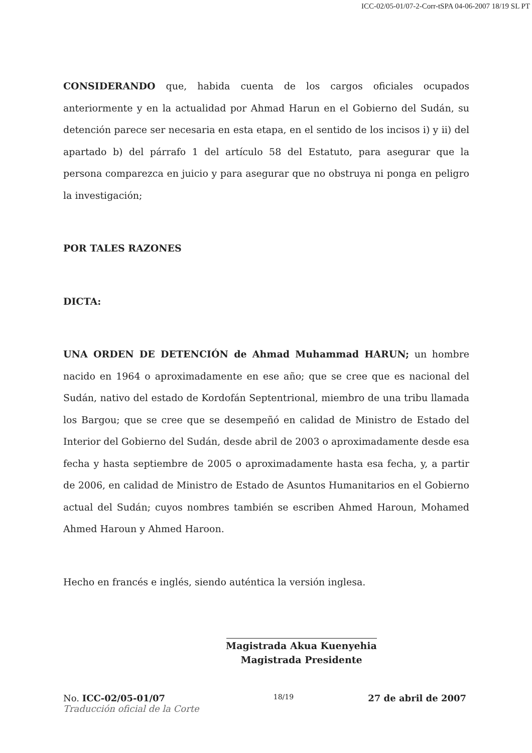ICC-02/05-01/07-2-Corr-tSPA 04-06-2007 18/19 SL PT
CONSIDERANDO que, habida cuenta de los cargos oficiales ocupados anteriormente y en la actualidad por Ahmad Harun en el Gobierno del Sudán, su detención parece ser necesaria en esta etapa, en el sentido de los incisos i) y ii) del apartado b) del párrafo 1 del artículo 58 del Estatuto, para asegurar que la persona comparezca en juicio y para asegurar que no obstruya ni ponga en peligro la investigación;
POR TALES RAZONES
DICTA:
UNA ORDEN DE DETENCIÓN de Ahmad Muhammad HARUN; un hombre nacido en 1964 o aproximadamente en ese año; que se cree que es nacional del Sudán, nativo del estado de Kordofán Septentrional, miembro de una tribu llamada los Bargou; que se cree que se desempeñó en calidad de Ministro de Estado del Interior del Gobierno del Sudán, desde abril de 2003 o aproximadamente desde esa fecha y hasta septiembre de 2005 o aproximadamente hasta esa fecha, y, a partir de 2006, en calidad de Ministro de Estado de Asuntos Humanitarios en el Gobierno actual del Sudán; cuyos nombres también se escriben Ahmed Haroun, Mohamed Ahmed Haroun y Ahmed Haroon.
Hecho en francés e inglés, siendo auténtica la versión inglesa.
Magistrada Akua Kuenyehia
Magistrada Presidente
No. ICC-02/05-01/07
Traducción oficial de la Corte
18/19
27 de abril de 2007